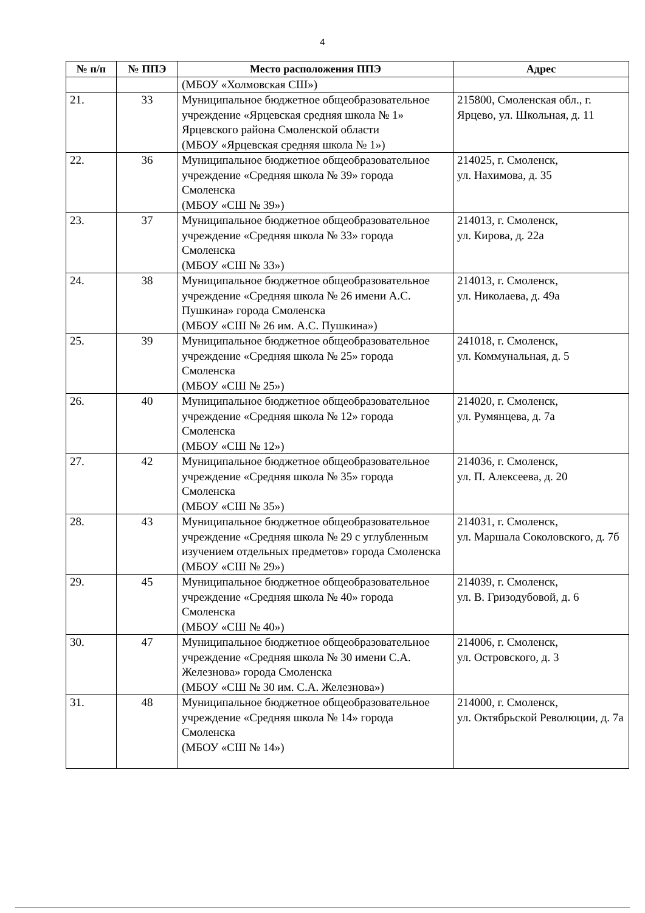4
| № п/п | № ППЭ | Место расположения ППЭ | Адрес |
| --- | --- | --- | --- |
| | | (МБОУ «Холмовская СШ») | |
| 21. | 33 | Муниципальное бюджетное общеобразовательное учреждение «Ярцевская средняя школа № 1» Ярцевского района Смоленской области (МБОУ «Ярцевская средняя школа № 1») | 215800, Смоленская обл., г. Ярцево, ул. Школьная, д. 11 |
| 22. | 36 | Муниципальное бюджетное общеобразовательное учреждение «Средняя школа № 39» города Смоленска (МБОУ «СШ № 39») | 214025, г. Смоленск, ул. Нахимова, д. 35 |
| 23. | 37 | Муниципальное бюджетное общеобразовательное учреждение «Средняя школа № 33» города Смоленска (МБОУ «СШ № 33») | 214013, г. Смоленск, ул. Кирова, д. 22а |
| 24. | 38 | Муниципальное бюджетное общеобразовательное учреждение «Средняя школа № 26 имени А.С. Пушкина» города Смоленска (МБОУ «СШ № 26 им. А.С. Пушкина») | 214013, г. Смоленск, ул. Николаева, д. 49а |
| 25. | 39 | Муниципальное бюджетное общеобразовательное учреждение «Средняя школа № 25» города Смоленска (МБОУ «СШ № 25») | 241018, г. Смоленск, ул. Коммунальная, д. 5 |
| 26. | 40 | Муниципальное бюджетное общеобразовательное учреждение «Средняя школа № 12» города Смоленска (МБОУ «СШ № 12») | 214020, г. Смоленск, ул. Румянцева, д. 7а |
| 27. | 42 | Муниципальное бюджетное общеобразовательное учреждение «Средняя школа № 35» города Смоленска (МБОУ «СШ № 35») | 214036, г. Смоленск, ул. П. Алексеева, д. 20 |
| 28. | 43 | Муниципальное бюджетное общеобразовательное учреждение «Средняя школа № 29 с углубленным изучением отдельных предметов» города Смоленска (МБОУ «СШ № 29») | 214031, г. Смоленск, ул. Маршала Соколовского, д. 7б |
| 29. | 45 | Муниципальное бюджетное общеобразовательное учреждение «Средняя школа № 40» города Смоленска (МБОУ «СШ № 40») | 214039, г. Смоленск, ул. В. Гризодубовой, д. 6 |
| 30. | 47 | Муниципальное бюджетное общеобразовательное учреждение «Средняя школа № 30 имени С.А. Железнова» города Смоленска (МБОУ «СШ № 30 им. С.А. Железнова») | 214006, г. Смоленск, ул. Островского, д. 3 |
| 31. | 48 | Муниципальное бюджетное общеобразовательное учреждение «Средняя школа № 14» города Смоленска (МБОУ «СШ № 14») | 214000, г. Смоленск, ул. Октябрьской Революции, д. 7а |